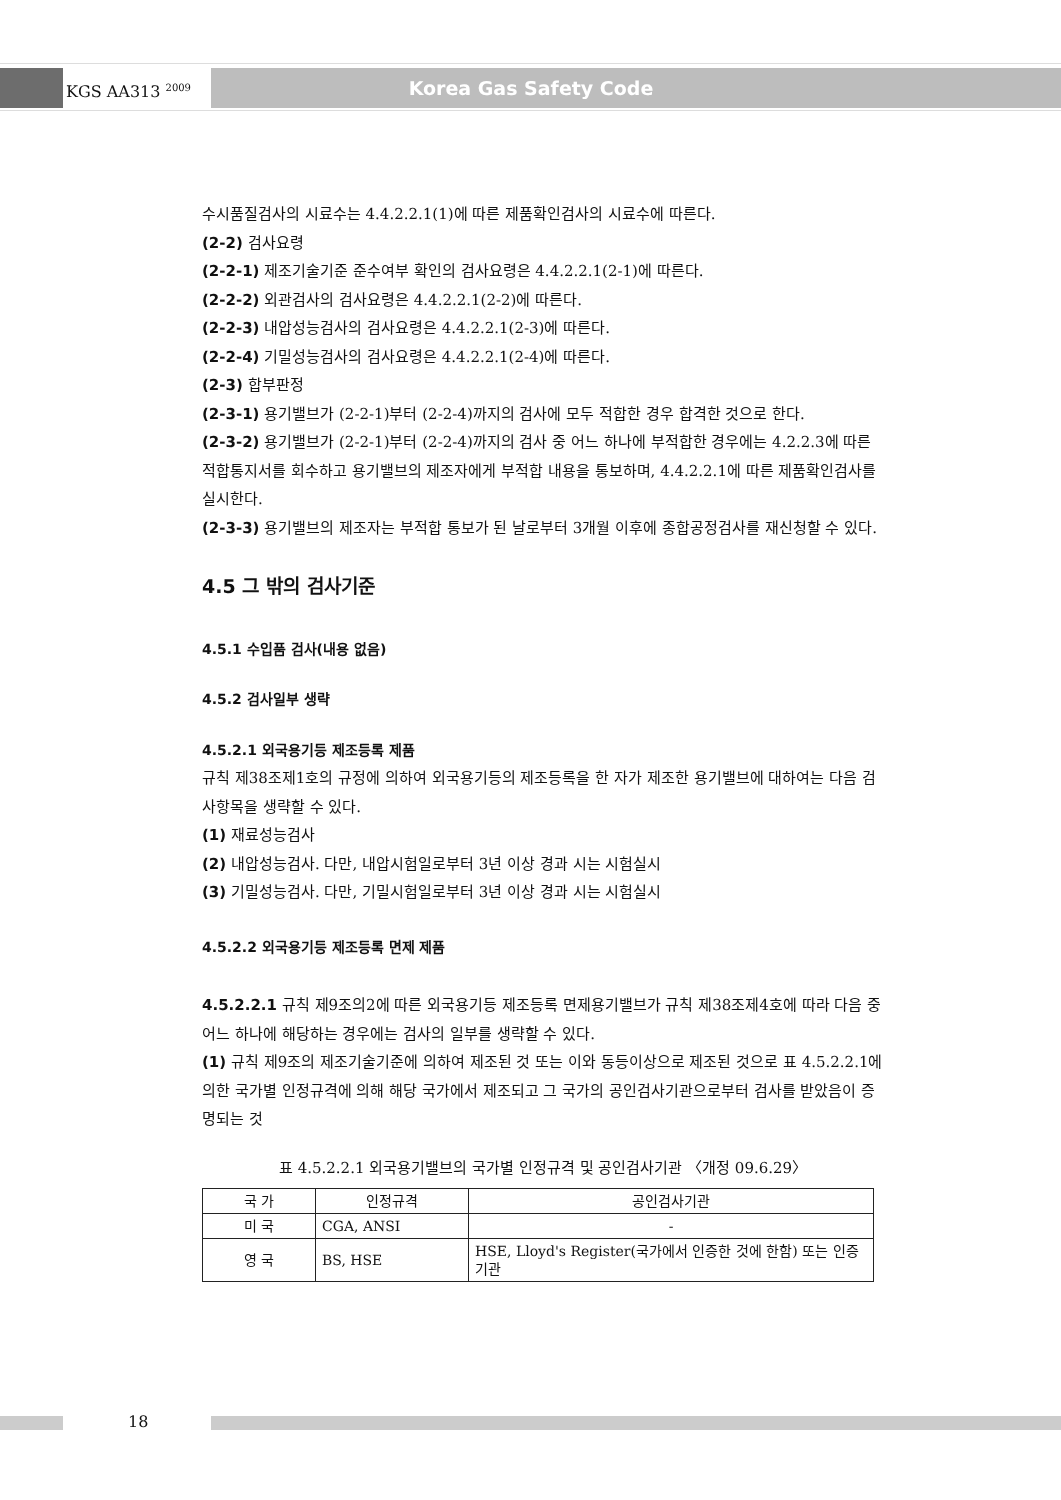KGS AA313 <sup>2009</sup> Korea Gas Safety Code
수시품질검사의 시료수는 4.4.2.2.1(1)에 따른 제품확인검사의 시료수에 따른다.
(2-2) 검사요령
(2-2-1) 제조기술기준 준수여부 확인의 검사요령은 4.4.2.2.1(2-1)에 따른다.
(2-2-2) 외관검사의 검사요령은 4.4.2.2.1(2-2)에 따른다.
(2-2-3) 내압성능검사의 검사요령은 4.4.2.2.1(2-3)에 따른다.
(2-2-4) 기밀성능검사의 검사요령은 4.4.2.2.1(2-4)에 따른다.
(2-3) 합부판정
(2-3-1) 용기밸브가 (2-2-1)부터 (2-2-4)까지의 검사에 모두 적합한 경우 합격한 것으로 한다.
(2-3-2) 용기밸브가 (2-2-1)부터 (2-2-4)까지의 검사 중 어느 하나에 부적합한 경우에는 4.2.2.3에 따른 적합통지서를 회수하고 용기밸브의 제조자에게 부적합 내용을 통보하며, 4.4.2.2.1에 따른 제품확인검사를 실시한다.
(2-3-3) 용기밸브의 제조자는 부적합 통보가 된 날로부터 3개월 이후에 종합공정검사를 재신청할 수 있다.
4.5 그 밖의 검사기준
4.5.1 수입품 검사(내용 없음)
4.5.2 검사일부 생략
4.5.2.1 외국용기등 제조등록 제품
규칙 제38조제1호의 규정에 의하여 외국용기등의 제조등록을 한 자가 제조한 용기밸브에 대하여는 다음 검사항목을 생략할 수 있다.
(1) 재료성능검사
(2) 내압성능검사. 다만, 내압시험일로부터 3년 이상 경과 시는 시험실시
(3) 기밀성능검사. 다만, 기밀시험일로부터 3년 이상 경과 시는 시험실시
4.5.2.2 외국용기등 제조등록 면제 제품
4.5.2.2.1 규칙 제9조의2에 따른 외국용기등 제조등록 면제용기밸브가 규칙 제38조제4호에 따라 다음 중 어느 하나에 해당하는 경우에는 검사의 일부를 생략할 수 있다.
(1) 규칙 제9조의 제조기술기준에 의하여 제조된 것 또는 이와 동등이상으로 제조된 것으로 표 4.5.2.2.1에 의한 국가별 인정규격에 의해 해당 국가에서 제조되고 그 국가의 공인검사기관으로부터 검사를 받았음이 증명되는 것
표 4.5.2.2.1 외국용기밸브의 국가별 인정규격 및 공인검사기관 〈개정 09.6.29〉
| 국 가 | 인정규격 | 공인검사기관 |
| --- | --- | --- |
| 미 국 | CGA, ANSI | - |
| 영 국 | BS, HSE | HSE, Lloyd's Register(국가에서 인증한 것에 한함) 또는 인증기관 |
18